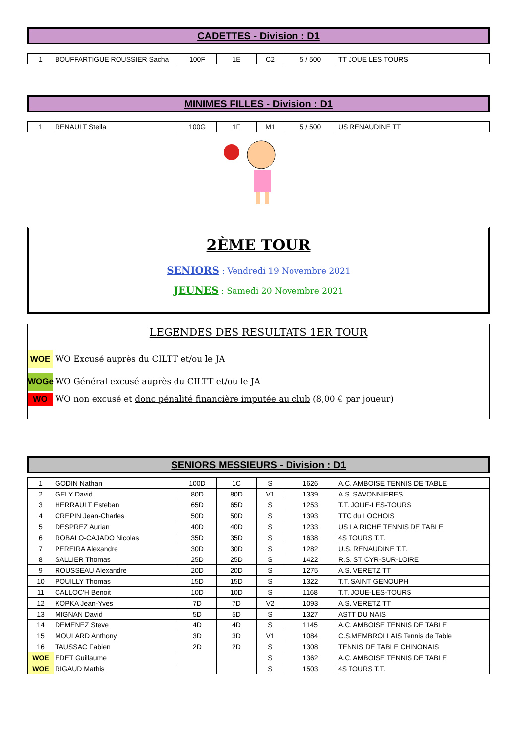CADETTES - Division : D1
| 1 | BOUFFARTIGUE ROUSSIER Sacha | 100F | 1E | C2 | 5 / 500 | TT JOUE LES TOURS |
MINIMES FILLES - Division : D1
| 1 | RENAULT Stella | 100G | 1F | M1 | 5 / 500 | US RENAUDINE TT |
2ÈME TOUR
SENIORS : Vendredi 19 Novembre 2021
JEUNES : Samedi 20 Novembre 2021
LEGENDES DES RESULTATS 1ER TOUR
WOE WO Excusé auprès du CILTT et/ou le JA
WOGe WO Général excusé auprès du CILTT et/ou le JA
WO WO non excusé et donc pénalité financière imputée au club (8,00 € par joueur)
SENIORS MESSIEURS - Division : D1
| 1 | GODIN Nathan | 100D | 1C | S | 1626 | A.C. AMBOISE TENNIS DE TABLE |
| 2 | GELY David | 80D | 80D | V1 | 1339 | A.S. SAVONNIERES |
| 3 | HERRAULT Esteban | 65D | 65D | S | 1253 | T.T. JOUE-LES-TOURS |
| 4 | CREPIN Jean-Charles | 50D | 50D | S | 1393 | TTC du LOCHOIS |
| 5 | DESPREZ Aurian | 40D | 40D | S | 1233 | US LA RICHE TENNIS DE TABLE |
| 6 | ROBALO-CAJADO Nicolas | 35D | 35D | S | 1638 | 4S TOURS T.T. |
| 7 | PEREIRA Alexandre | 30D | 30D | S | 1282 | U.S. RENAUDINE T.T. |
| 8 | SALLIER Thomas | 25D | 25D | S | 1422 | R.S. ST CYR-SUR-LOIRE |
| 9 | ROUSSEAU Alexandre | 20D | 20D | S | 1275 | A.S. VERETZ TT |
| 10 | POUILLY Thomas | 15D | 15D | S | 1322 | T.T. SAINT GENOUPH |
| 11 | CALLOC'H Benoit | 10D | 10D | S | 1168 | T.T. JOUE-LES-TOURS |
| 12 | KOPKA Jean-Yves | 7D | 7D | V2 | 1093 | A.S. VERETZ TT |
| 13 | MIGNAN David | 5D | 5D | S | 1327 | ASTT DU NAIS |
| 14 | DEMENEZ Steve | 4D | 4D | S | 1145 | A.C. AMBOISE TENNIS DE TABLE |
| 15 | MOULARD Anthony | 3D | 3D | V1 | 1084 | C.S.MEMBROLLAIS Tennis de Table |
| 16 | TAUSSAC Fabien | 2D | 2D | S | 1308 | TENNIS DE TABLE CHINONAIS |
| WOE | EDET Guillaume | | | S | 1362 | A.C. AMBOISE TENNIS DE TABLE |
| WOE | RIGAUD Mathis | | | S | 1503 | 4S TOURS T.T. |